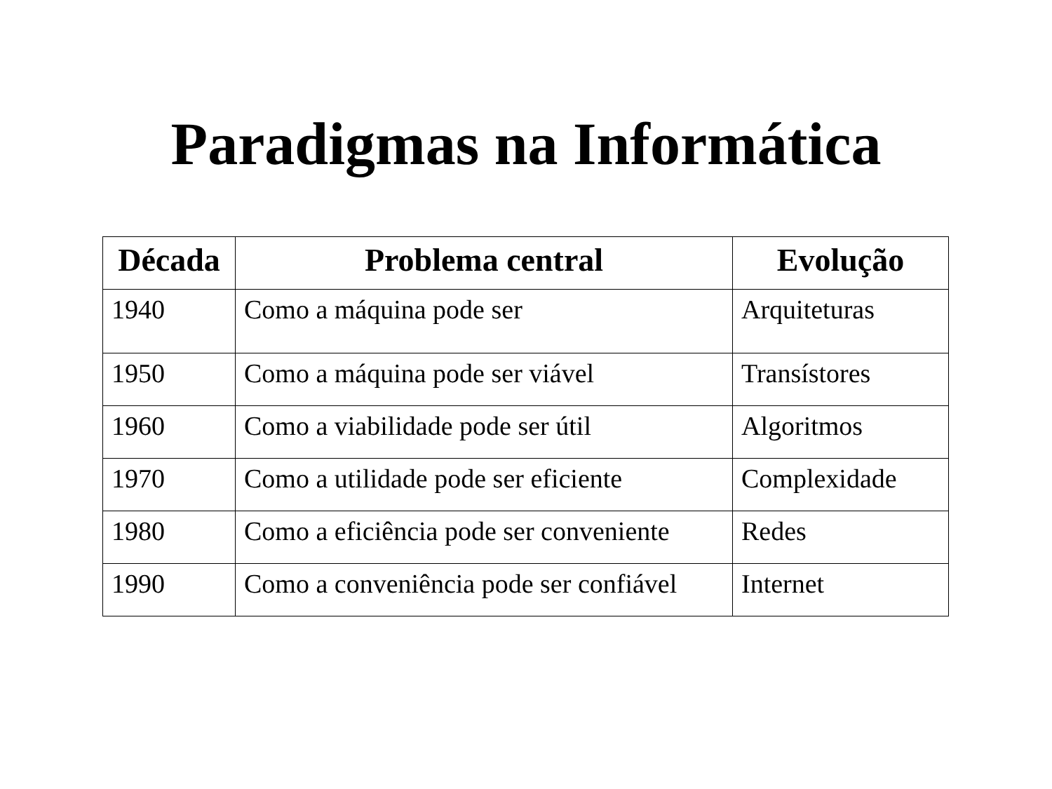Paradigmas na Informática
| Década | Problema central | Evolução |
| --- | --- | --- |
| 1940 | Como a máquina pode ser | Arquiteturas |
| 1950 | Como a máquina pode ser viável | Transístores |
| 1960 | Como a viabilidade pode ser útil | Algoritmos |
| 1970 | Como a utilidade pode ser eficiente | Complexidade |
| 1980 | Como a eficiência pode ser conveniente | Redes |
| 1990 | Como a conveniência pode ser confiável | Internet |